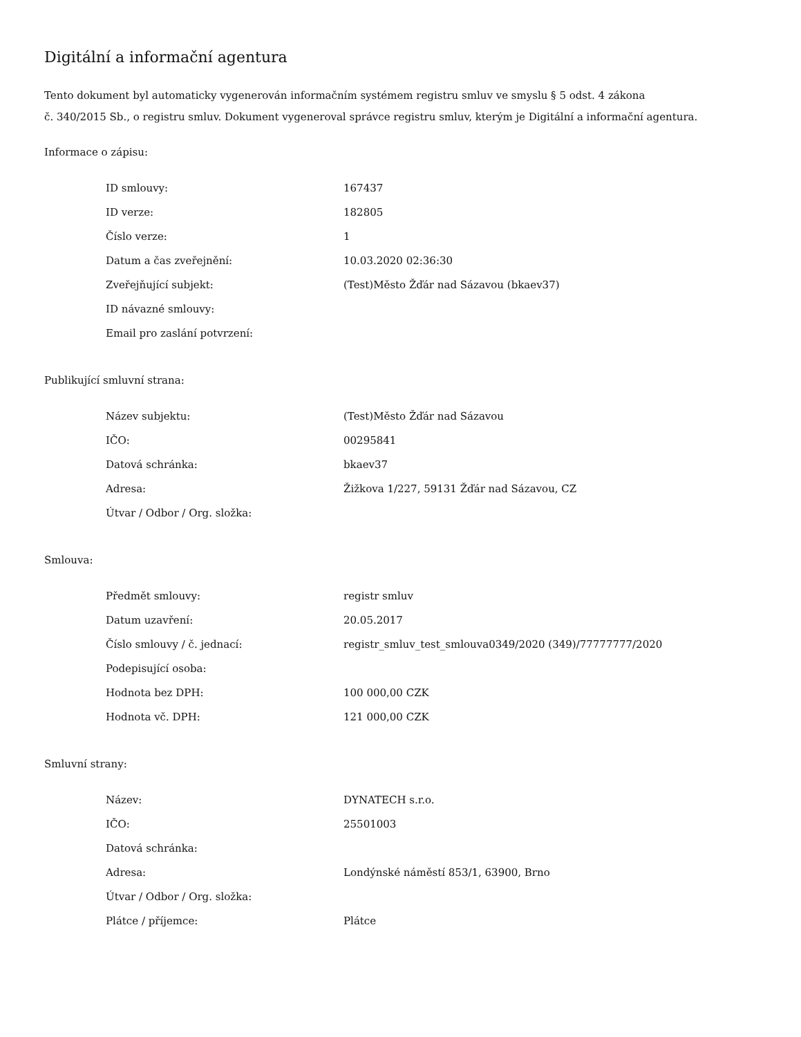Digitální a informační agentura
Tento dokument byl automaticky vygenerován informačním systémem registru smluv ve smyslu § 5 odst. 4 zákona
č. 340/2015 Sb., o registru smluv. Dokument vygeneroval správce registru smluv, kterým je Digitální a informační agentura.
Informace o zápisu:
| ID smlouvy: | 167437 |
| ID verze: | 182805 |
| Číslo verze: | 1 |
| Datum a čas zveřejnění: | 10.03.2020 02:36:30 |
| Zveřejňující subjekt: | (Test)Město Žďár nad Sázavou (bkaev37) |
| ID návazné smlouvy: | |
| Email pro zaslání potvrzení: | |
Publikující smluvní strana:
| Název subjektu: | (Test)Město Žďár nad Sázavou |
| IČO: | 00295841 |
| Datová schránka: | bkaev37 |
| Adresa: | Žižkova 1/227, 59131 Žďár nad Sázavou, CZ |
| Útvar / Odbor / Org. složka: | |
Smlouva:
| Předmět smlouvy: | registr smluv |
| Datum uzavření: | 20.05.2017 |
| Číslo smlouvy / č. jednací: | registr_smluv_test_smlouva0349/2020 (349)/77777777/2020 |
| Podepisující osoba: | |
| Hodnota bez DPH: | 100 000,00 CZK |
| Hodnota vč. DPH: | 121 000,00 CZK |
Smluvní strany:
| Název: | DYNATECH s.r.o. |
| IČO: | 25501003 |
| Datová schránka: | |
| Adresa: | Londýnské náměstí 853/1, 63900, Brno |
| Útvar / Odbor / Org. složka: | |
| Plátce / příjemce: | Plátce |